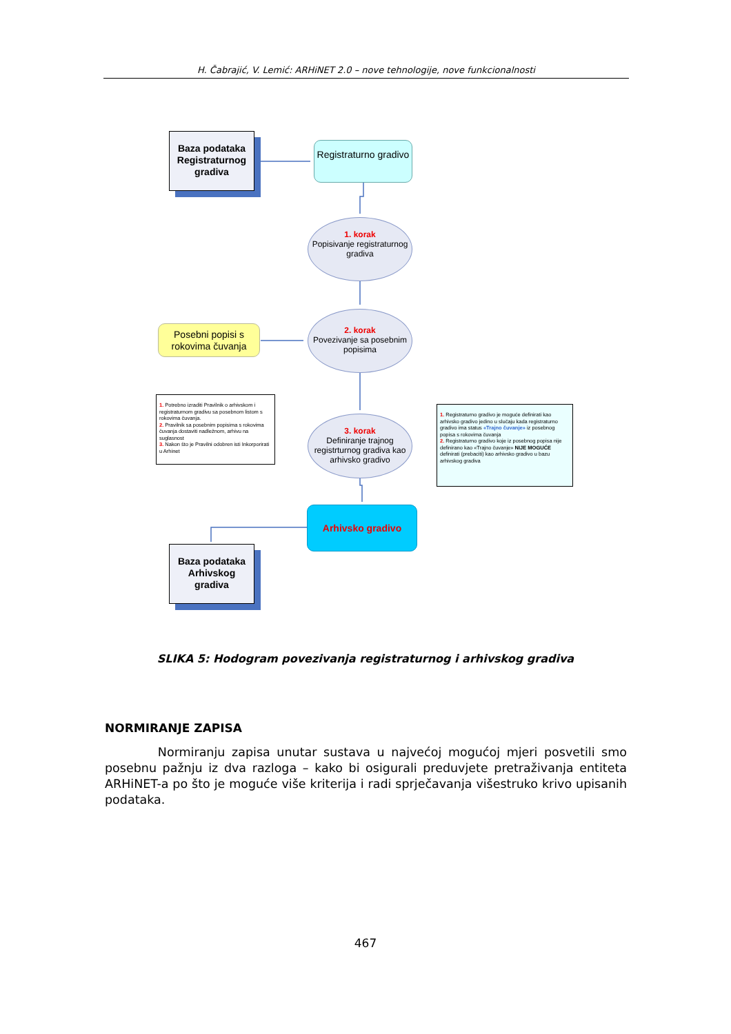H. Čabrajić, V. Lemić: ARHiNET 2.0 – nove tehnologije, nove funkcionalnosti
Baza podataka Registraturnog gradiva
Registraturno gradivo
1. korak
Popisivanje registraturnog gradiva
Posebni popisi s rokovima čuvanja
2. korak
Povezivanje sa posebnim popisima
1. Potrebno izraditi Pravilnik o arhivskom i registraturnom gradivu sa posebnom listom s rokovima čuvanja.
2. Pravilnik sa posebnim popisima s rokovima čuvanja dostaviti nadležnom, arhivu na suglasnost
3. Nakon što je Pravilni odobren isti Inkorporirati u Arhinet
3. korak
Definiranje trajnog registrturnog gradiva kao arhivsko gradivo
1. Registraturno gradivo je moguće definirati kao arhivsko gradivo jedino u slučaju kada registraturno gradivo ima status «Trajno čuvanje» iz posebnog popisa s rokovima čuvanja
2. Registraturno gradivo koje iz posebnog popisa nije definirano kao «Trajno čuvanje» NIJE MOGUĆE definirati (prebaciti) kao arhivsko gradivo u bazu arhivskog gradiva
Arhivsko gradivo
Baza podataka Arhivskog gradiva
SLIKA 5: Hodogram povezivanja registraturnog i arhivskog gradiva
NORMIRANJE ZAPISA
Normiranju zapisa unutar sustava u najvećoj mogućoj mjeri posvetili smo posebnu pažnju iz dva razloga – kako bi osigurali preduvjete pretraživanja entiteta ARHiNET-a po što je moguće više kriterija i radi sprječavanja višestruko krivo upisanih podataka.
467